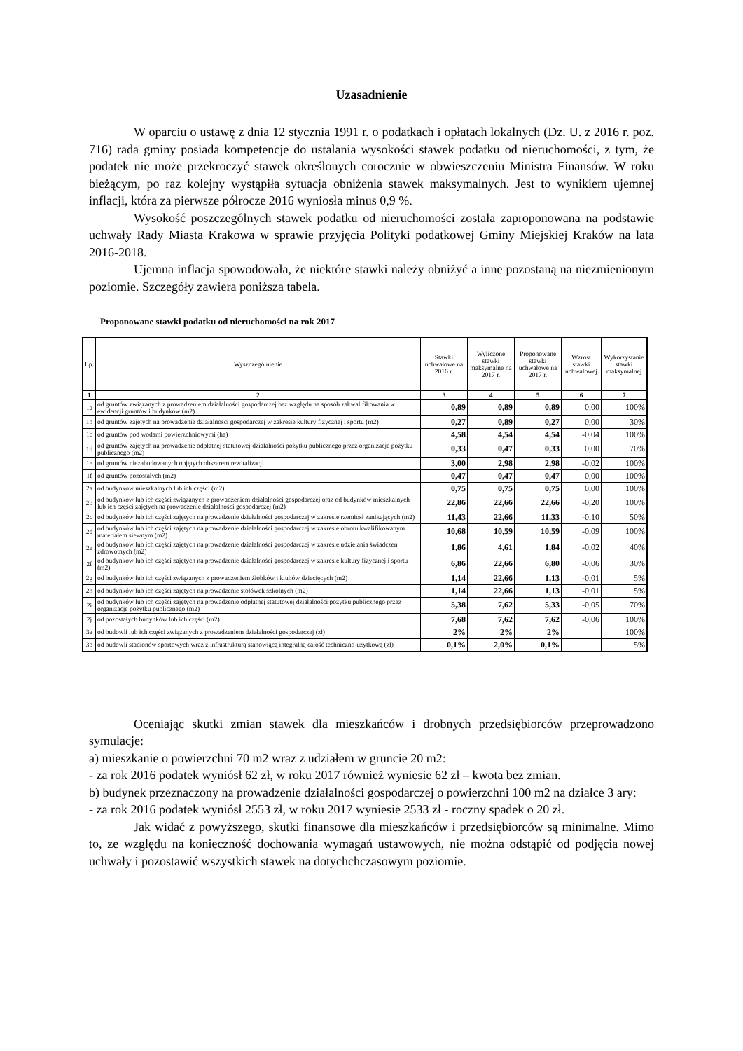Uzasadnienie
W oparciu o ustawę z dnia 12 stycznia 1991 r. o podatkach i opłatach lokalnych (Dz. U. z 2016 r. poz. 716) rada gminy posiada kompetencje do ustalania wysokości stawek podatku od nieruchomości, z tym, że podatek nie może przekroczyć stawek określonych corocznie w obwieszczeniu Ministra Finansów. W roku bieżącym, po raz kolejny wystąpiła sytuacja obniżenia stawek maksymalnych. Jest to wynikiem ujemnej inflacji, która za pierwsze półrocze 2016 wyniosła minus 0,9 %.
Wysokość poszczególnych stawek podatku od nieruchomości została zaproponowana na podstawie uchwały Rady Miasta Krakowa w sprawie przyjęcia Polityki podatkowej Gminy Miejskiej Kraków na lata 2016-2018.
Ujemna inflacja spowodowała, że niektóre stawki należy obniżyć a inne pozostaną na niezmienionym poziomie. Szczegóły zawiera poniższa tabela.
Proponowane stawki podatku od nieruchomości na rok 2017
| Lp. | Wyszczególnienie | Stawki uchwałowe na 2016 r. | Wyliczone stawki maksymalne na 2017 r. | Proponowane stawki uchwałowe na 2017 r. | Wzrost stawki uchwałowej | Wykorzystanie stawki maksymalnej |
| --- | --- | --- | --- | --- | --- | --- |
| 1 | 2 | 3 | 4 | 5 | 6 | 7 |
| 1a | od gruntów związanych z prowadzeniem działalności gospodarczej bez względu na sposób zakwalifikowania w ewidencji gruntów i budynków (m2) | 0,89 | 0,89 | 0,89 | 0,00 | 100% |
| 1b | od gruntów zajętych na prowadzenie działalności gospodarczej w zakresie kultury fizycznej i sportu (m2) | 0,27 | 0,89 | 0,27 | 0,00 | 30% |
| 1c | od gruntów pod wodami powierzchniowymi (ha) | 4,58 | 4,54 | 4,54 | -0,04 | 100% |
| 1d | od gruntów zajętych na prowadzenie odpłatnej statutowej działalności pożytku publicznego przez organizacje pożytku publicznego (m2) | 0,33 | 0,47 | 0,33 | 0,00 | 70% |
| 1e | od gruntów niezabudowanych objętych obszarem rewitalizacji | 3,00 | 2,98 | 2,98 | -0,02 | 100% |
| 1f | od gruntów pozostałych (m2) | 0,47 | 0,47 | 0,47 | 0,00 | 100% |
| 2a | od budynków mieszkalnych lub ich części (m2) | 0,75 | 0,75 | 0,75 | 0,00 | 100% |
| 2b | od budynków lub ich części związanych z prowadzeniem działalności gospodarczej oraz od budynków mieszkalnych lub ich części zajętych na prowadzenie działalności gospodarczej (m2) | 22,86 | 22,66 | 22,66 | -0,20 | 100% |
| 2c | od budynków lub ich części zajętych na prowadzenie działalności gospodarczej w zakresie rzemiosł zanikających (m2) | 11,43 | 22,66 | 11,33 | -0,10 | 50% |
| 2d | od budynków lub ich części zajętych na prowadzenie działalności gospodarczej w zakresie obrotu kwalifikowanym materiałem siewnym (m2) | 10,68 | 10,59 | 10,59 | -0,09 | 100% |
| 2e | od budynków lub ich części zajętych na prowadzenie działalności gospodarczej w zakresie udzielania świadczeń zdrowotnych (m2) | 1,86 | 4,61 | 1,84 | -0,02 | 40% |
| 2f | od budynków lub ich części zajętych na prowadzenie działalności gospodarczej w zakresie kultury fizycznej i sportu (m2) | 6,86 | 22,66 | 6,80 | -0,06 | 30% |
| 2g | od budynków lub ich części związanych z prowadzeniem żłobków i klubów dziecięcych (m2) | 1,14 | 22,66 | 1,13 | -0,01 | 5% |
| 2h | od budynków lub ich części zajętych na prowadzenie stołówek szkolnych (m2) | 1,14 | 22,66 | 1,13 | -0,01 | 5% |
| 2i | od budynków lub ich części zajętych na prowadzenie odpłatnej statutowej działalności pożytku publicznego przez organizacje pożytku publicznego (m2) | 5,38 | 7,62 | 5,33 | -0,05 | 70% |
| 2j | od pozostałych budynków lub ich części (m2) | 7,68 | 7,62 | 7,62 | -0,06 | 100% |
| 3a | od budowli lub ich części związanych z prowadzeniem działalności gospodarczej (zł) | 2% | 2% | 2% | | 100% |
| 3b | od budowli stadionów sportowych wraz z infrastrukturą stanowiącą integralną całość techniczno-użytkową (zł) | 0,1% | 2,0% | 0,1% | | 5% |
Oceniając skutki zmian stawek dla mieszkańców i drobnych przedsiębiorców przeprowadzono symulacje:
a) mieszkanie o powierzchni 70 m2 wraz z udziałem w gruncie 20 m2:
- za rok 2016 podatek wyniósł 62 zł, w roku 2017 również wyniesie 62 zł – kwota bez zmian.
b) budynek przeznaczony na prowadzenie działalności gospodarczej o powierzchni 100 m2 na działce 3 ary:
- za rok 2016 podatek wyniósł 2553 zł, w roku 2017 wyniesie 2533 zł - roczny spadek o 20 zł.
Jak widać z powyższego, skutki finansowe dla mieszkańców i przedsiębiorców są minimalne. Mimo to, ze względu na konieczność dochowania wymagań ustawowych, nie można odstąpić od podjęcia nowej uchwały i pozostawić wszystkich stawek na dotychchczasowym poziomie.